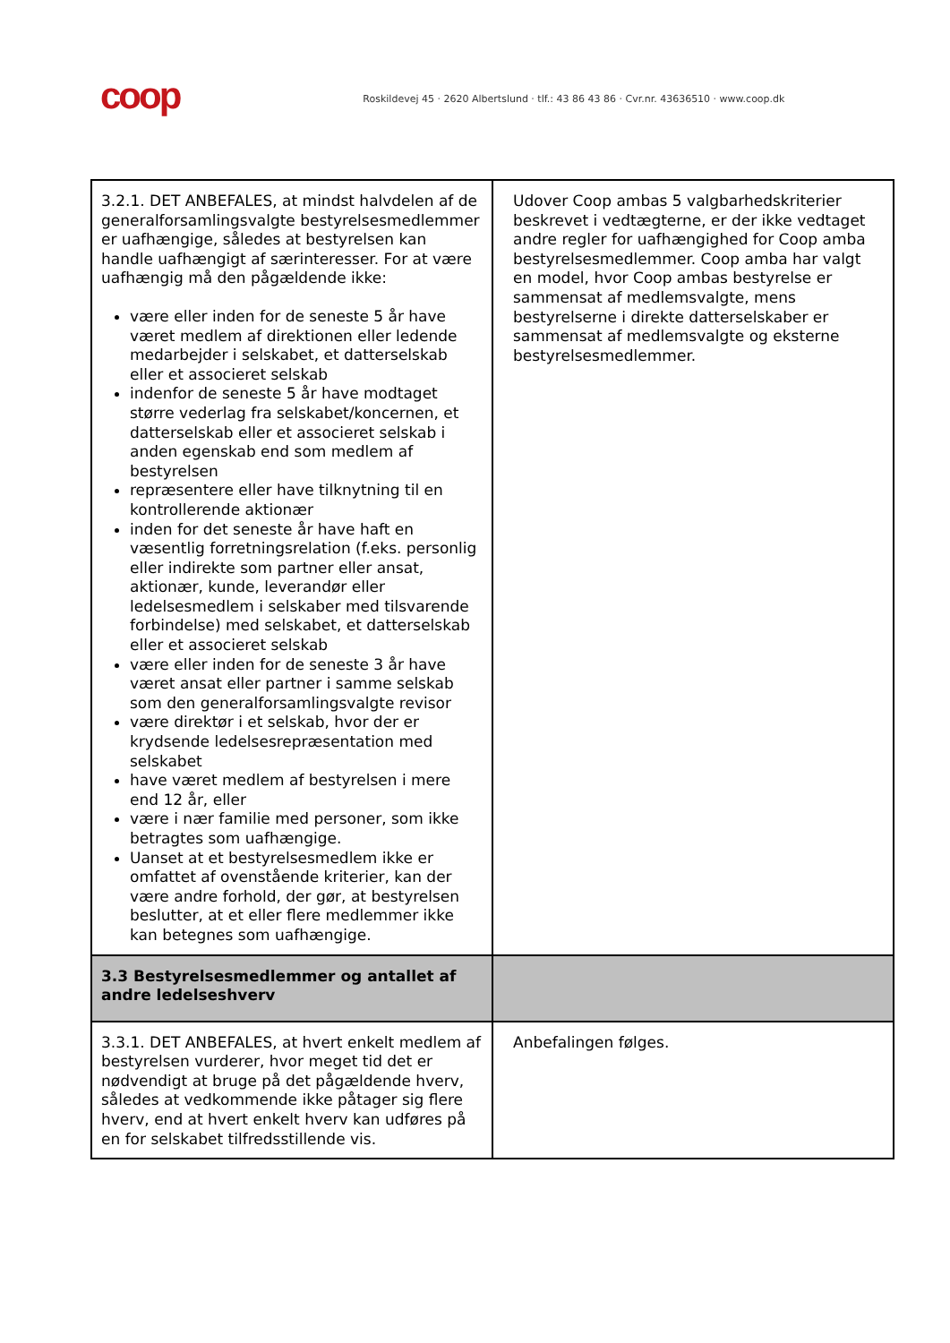coop
Roskildevej 45 · 2620 Albertslund · tlf.: 43 86 43 86 · Cvr.nr. 43636510 · www.coop.dk
| 3.2.1. DET ANBEFALES, at mindst halvdelen af de generalforsamlingsvalgte bestyrelsesmedlemmer er uafhængige, således at bestyrelsen kan handle uafhængigt af særinteresser. For at være uafhængig må den pågældende ikke: være eller inden for de seneste 5 år have været medlem af direktionen eller ledende medarbejder i selskabet, et datterselskab eller et associeret selskab indenfor de seneste 5 år have modtaget større vederlag fra selskabet/koncernen, et datterselskab eller et associeret selskab i anden egenskab end som medlem af bestyrelsen repræsentere eller have tilknytning til en kontrollerende aktionær inden for det seneste år have haft en væsentlig forretningsrelation (f.eks. personlig eller indirekte som partner eller ansat, aktionær, kunde, leverandør eller ledelsesmedlem i selskaber med tilsvarende forbindelse) med selskabet, et datterselskab eller et associeret selskab være eller inden for de seneste 3 år have været ansat eller partner i samme selskab som den generalforsamlingsvalgte revisor være direktør i et selskab, hvor der er krydsende ledelsesrepræsentation med selskabet have været medlem af bestyrelsen i mere end 12 år, eller være i nær familie med personer, som ikke betragtes som uafhængige. Uanset at et bestyrelsesmedlem ikke er omfattet af ovenstående kriterier, kan der være andre forhold, der gør, at bestyrelsen beslutter, at et eller flere medlemmer ikke kan betegnes som uafhængige. | Udover Coop ambas 5 valgbarhedskriterier beskrevet i vedtægterne, er der ikke vedtaget andre regler for uafhængighed for Coop amba bestyrelsesmedlemmer. Coop amba har valgt en model, hvor Coop ambas bestyrelse er sammensat af medlemsvalgte, mens bestyrelserne i direkte datterselskaber er sammensat af medlemsvalgte og eksterne bestyrelsesmedlemmer. |
| 3.3 Bestyrelsesmedlemmer og antallet af andre ledelseshverv | |
| 3.3.1. DET ANBEFALES, at hvert enkelt medlem af bestyrelsen vurderer, hvor meget tid det er nødvendigt at bruge på det pågældende hverv, således at vedkommende ikke påtager sig flere hverv, end at hvert enkelt hverv kan udføres på en for selskabet tilfredsstillende vis. | Anbefalingen følges. |